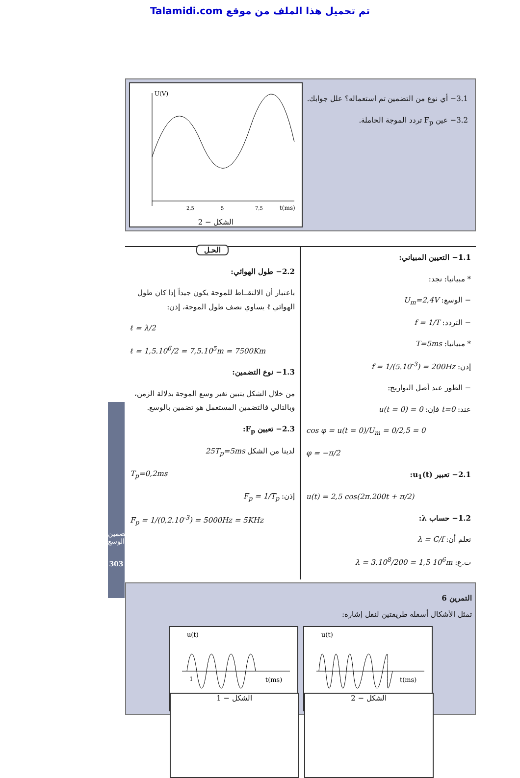Talamidi.com تم تحميل هذا الملف من موقع
تضمين الوسع
303
3.1− أي نوع من التضمين تم استعماله؟ علل جوابك.
3.2− عين F<sub>p</sub> تردد الموجة الحاملة.
U(V)
t(ms)
2,5
5
7,5
الشكل − 2
1.1− التعيين المبياني:
* مبيانيا: نجد:
− الوسع: U<sub>m</sub>=2,4V
− التردد: f = 1/T
* مبيانيا: T=5ms
إذن: f = 1/(5.10<sup>-3</sup>) = 200Hz
− الطور عند أصل التواريخ:
عند: t=0 فإن: u(t = 0) = 0
cos φ = u(t = 0)/U<sub>m</sub> = 0/2,5 = 0
φ = −π/2
2.1− تعبير u<sub>1</sub>(t):
u(t) = 2,5 cos(2π.200t + π/2)
1.2− حساب λ:
نعلم أن: λ = C/f
ت.ع: λ = 3.10<sup>8</sup>/200 = 1,5 10<sup>6</sup>m
الحـل
2.2− طول الهوائي:
باعتبار أن الالتقــاط للموجة يكون جيداً إذا كان طول الهوائي ℓ يساوي نصف طول الموجة، إذن:
ℓ = λ/2
ℓ = 1,5.10<sup>6</sup>/2 = 7,5.10<sup>5</sup>m = 7500Km
1.3− نوع التضمين:
من خلال الشكل يتبين تغير وسع الموجة بدلالة الزمن، وبالتالي فالتضمين المستعمل هو تضمين بالوسع.
2.3− تعيين F<sub>p</sub>:
لدينا من الشكل 25T<sub>p</sub>=5ms
T<sub>p</sub>=0,2ms
إذن: F<sub>p</sub> = 1/T<sub>p</sub>
F<sub>p</sub> = 1/(0,2.10<sup>-3</sup>) = 5000Hz = 5KHz
التمرين 6
تمثل الأشكال أسفله طريقتين لنقل إشارة:
u(t)
1
t(ms)
الشكل − 1
u(t)
t(ms)
الشكل − 2